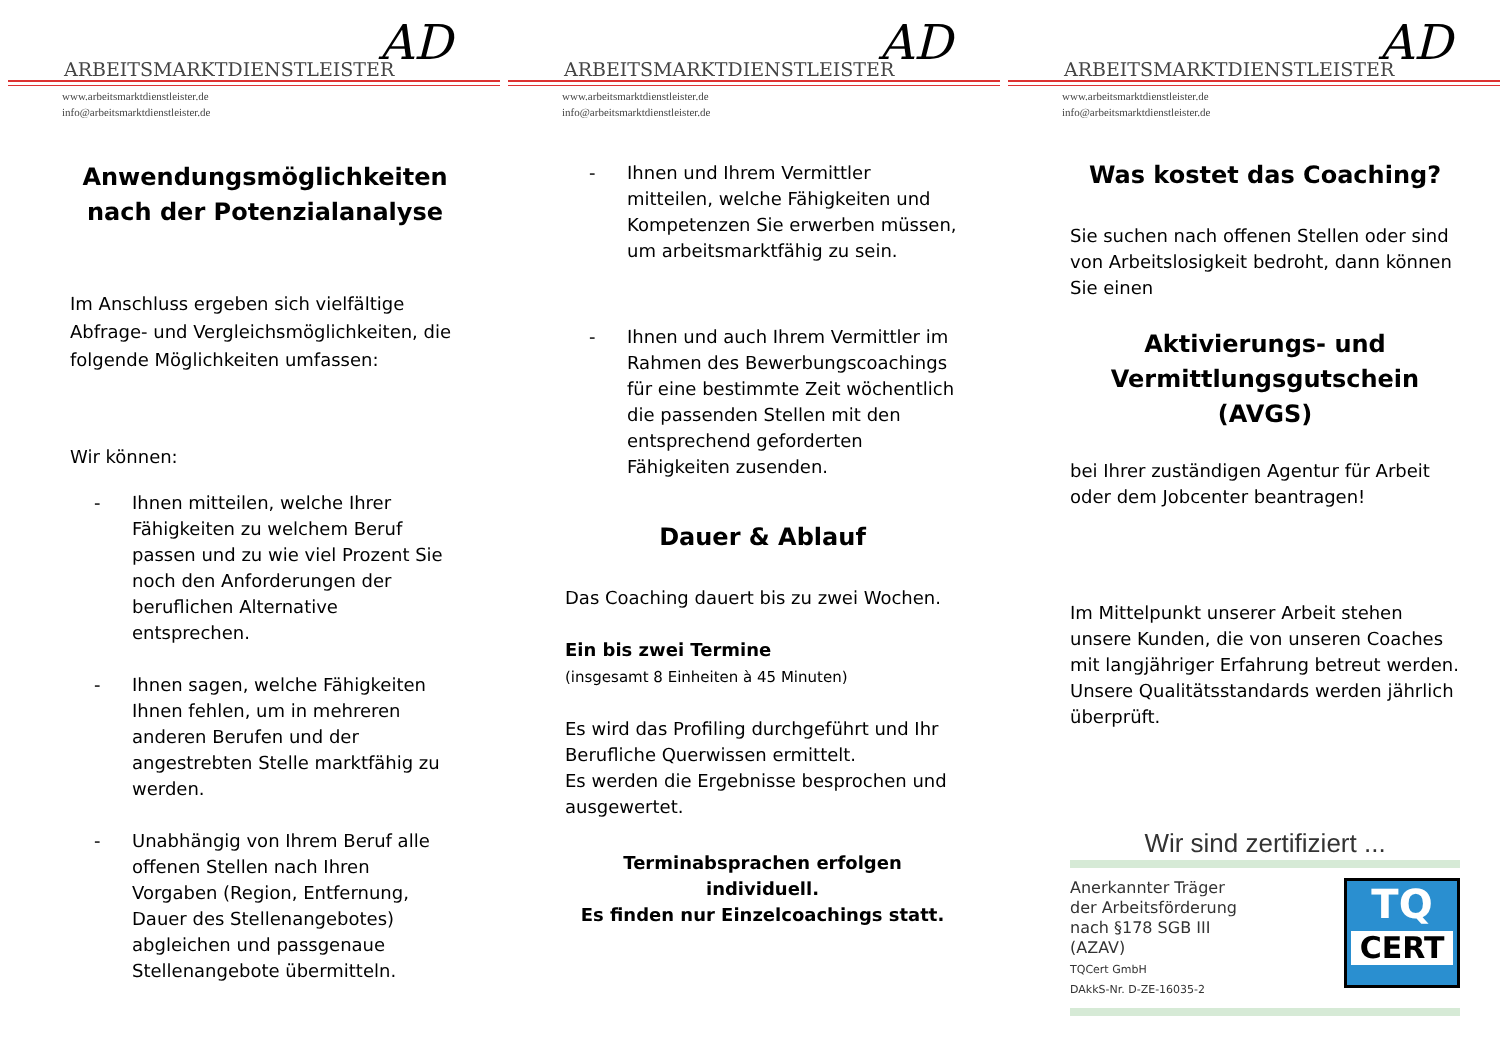ARBEITSMARKTDIENSTLEISTER
www.arbeitsmarktdienstleister.de
info@arbeitsmarktdienstleister.de
AD
Anwendungsmöglichkeiten nach der Potenzialanalyse
Im Anschluss ergeben sich vielfältige Abfrage- und Vergleichsmöglichkeiten, die folgende Möglichkeiten umfassen:
Wir können:
- Ihnen mitteilen, welche Ihrer Fähigkeiten zu welchem Beruf passen und zu wie viel Prozent Sie noch den Anforderungen der beruflichen Alternative entsprechen.
- Ihnen sagen, welche Fähigkeiten Ihnen fehlen, um in mehreren anderen Berufen und der angestrebten Stelle marktfähig zu werden.
- Unabhängig von Ihrem Beruf alle offenen Stellen nach Ihren Vorgaben (Region, Entfernung, Dauer des Stellenangebotes) abgleichen und passgenaue Stellenangebote übermitteln.
ARBEITSMARKTDIENSTLEISTER
www.arbeitsmarktdienstleister.de
info@arbeitsmarktdienstleister.de
AD
- Ihnen und Ihrem Vermittler mitteilen, welche Fähigkeiten und Kompetenzen Sie erwerben müssen, um arbeitsmarktfähig zu sein.
- Ihnen und auch Ihrem Vermittler im Rahmen des Bewerbungscoachings für eine bestimmte Zeit wöchentlich die passenden Stellen mit den entsprechend geforderten Fähigkeiten zusenden.
Dauer & Ablauf
Das Coaching dauert bis zu zwei Wochen.
Ein bis zwei Termine
(insgesamt 8 Einheiten à 45 Minuten)
Es wird das Profiling durchgeführt und Ihr Berufliche Querwissen ermittelt.
Es werden die Ergebnisse besprochen und ausgewertet.
Terminabsprachen erfolgen individuell.
Es finden nur Einzelcoachings statt.
ARBEITSMARKTDIENSTLEISTER
www.arbeitsmarktdienstleister.de
info@arbeitsmarktdienstleister.de
AD
Was kostet das Coaching?
Sie suchen nach offenen Stellen oder sind von Arbeitslosigkeit bedroht, dann können Sie einen
Aktivierungs- und Vermittlungsgutschein (AVGS)
bei Ihrer zuständigen Agentur für Arbeit oder dem Jobcenter beantragen!
Im Mittelpunkt unserer Arbeit stehen unsere Kunden, die von unseren Coaches mit langjähriger Erfahrung betreut werden. Unsere Qualitätsstandards werden jährlich überprüft.
Wir sind zertifiziert ...
Anerkannter Träger
der Arbeitsförderung
nach §178 SGB III
(AZAV)
TQCert GmbH
DAkkS-Nr. D-ZE-16035-2
TQ
CERT